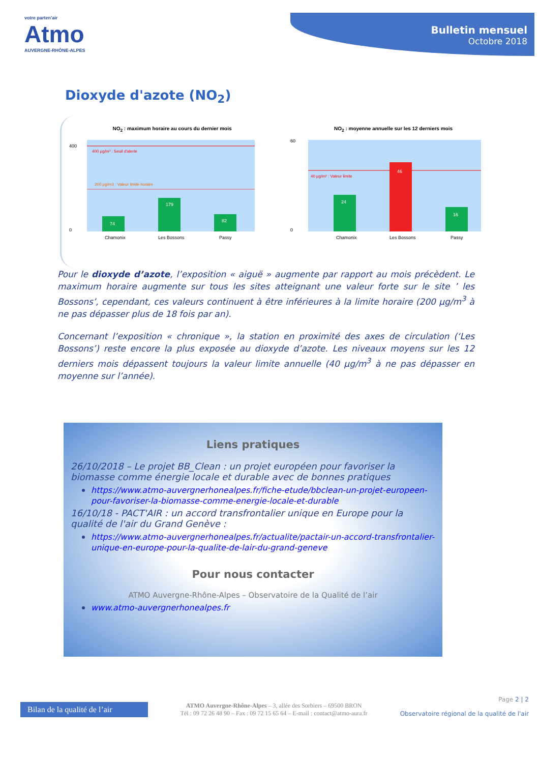votre parten'air
Atmo
AUVERGNE-RHÔNE-ALPES
Bulletin mensuel
Octobre 2018
Dioxyde d'azote (NO<sub>2</sub>)
NO<sub>2</sub> : maximum horaire au cours du dernier mois
400 µg/m³ : Seuil d'alerte
200 µg/m3 : Valeur limite horaire
74
179
82
400
0
Chamonix
Les Bossons
Passy
NO<sub>2</sub> : moyenne annuelle sur les 12 derniers mois
40 µg/m³ : Valeur limite
24
46
16
60
0
Chamonix
Les Bossons
Passy
Pour le dioxyde d’azote, l’exposition « aiguë » augmente par rapport au mois précèdent. Le maximum horaire augmente sur tous les sites atteignant une valeur forte sur le site ’ les Bossons’, cependant, ces valeurs continuent à être inférieures à la limite horaire (200 µg/m<sup>3</sup> à ne pas dépasser plus de 18 fois par an).
Concernant l’exposition « chronique », la station en proximité des axes de circulation (‘Les Bossons’) reste encore la plus exposée au dioxyde d’azote. Les niveaux moyens sur les 12 derniers mois dépassent toujours la valeur limite annuelle (40 µg/m<sup>3</sup> à ne pas dépasser en moyenne sur l’année).
Liens pratiques
26/10/2018 – Le projet BB_Clean : un projet européen pour favoriser la biomasse comme énergie locale et durable avec de bonnes pratiques
https://www.atmo-auvergnerhonealpes.fr/fiche-etude/bbclean-un-projet-europeen-pour-favoriser-la-biomasse-comme-energie-locale-et-durable
16/10/18 - PACT'AIR : un accord transfrontalier unique en Europe pour la qualité de l'air du Grand Genève :
https://www.atmo-auvergnerhonealpes.fr/actualite/pactair-un-accord-transfrontalier-unique-en-europe-pour-la-qualite-de-lair-du-grand-geneve
Pour nous contacter
ATMO Auvergne-Rhône-Alpes – Observatoire de la Qualité de l’air
www.atmo-auvergnerhonealpes.fr
Bilan de la qualité de l’air
ATMO Auvergne-Rhône-Alpes – 3, allée des Sorbiers – 69500 BRON
Tél : 09 72 26 48 90 – Fax : 09 72 15 65 64 – E-mail : contact@atmo-aura.fr
Page 2 | 2
Observatoire régional de la qualité de l'air